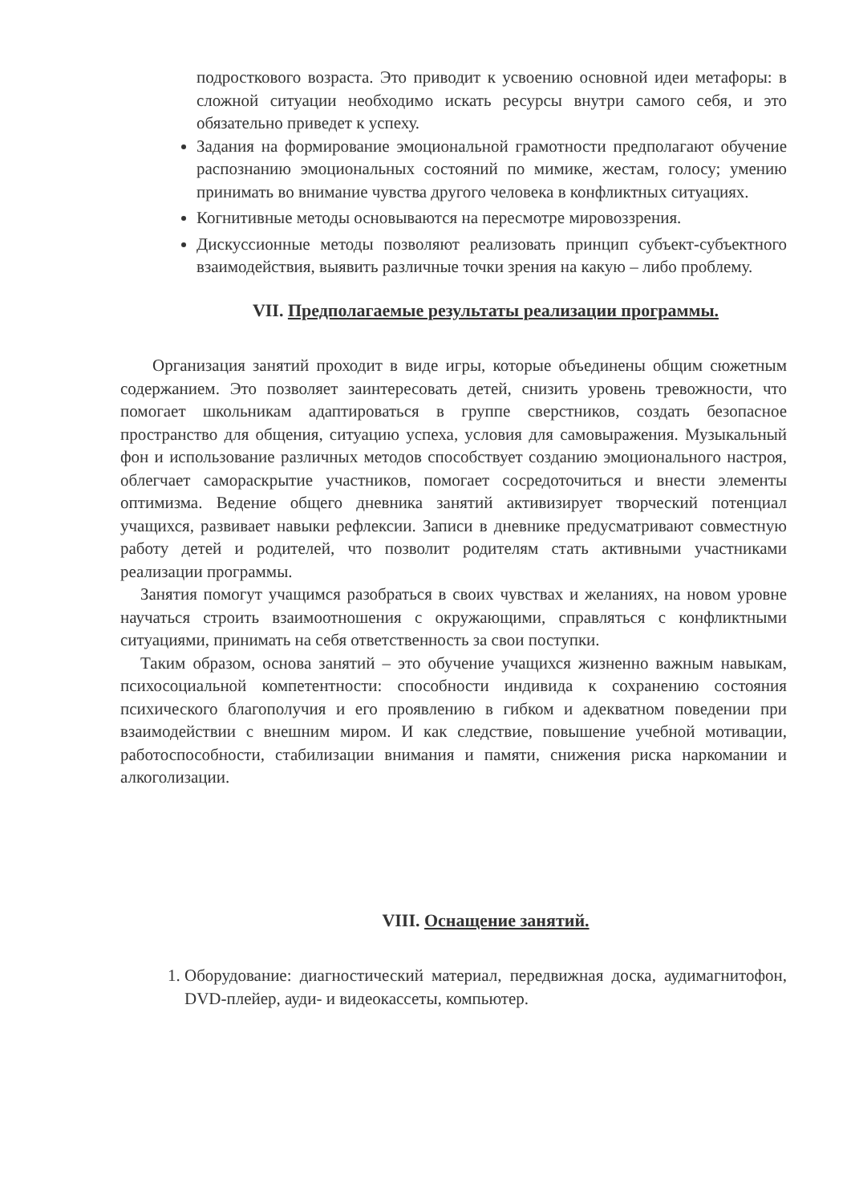подросткового возраста. Это приводит к усвоению основной идеи метафоры: в сложной ситуации необходимо искать ресурсы внутри самого себя, и это обязательно приведет к успеху.
Задания на формирование эмоциональной грамотности предполагают обучение распознанию эмоциональных состояний по мимике, жестам, голосу; умению принимать во внимание чувства другого человека в конфликтных ситуациях.
Когнитивные методы основываются на пересмотре мировоззрения.
Дискуссионные методы позволяют реализовать принцип субъект-субъектного взаимодействия, выявить различные точки зрения на какую – либо проблему.
VII. Предполагаемые результаты реализации программы.
Организация занятий проходит в виде игры, которые объединены общим сюжетным содержанием. Это позволяет заинтересовать детей, снизить уровень тревожности, что помогает школьникам адаптироваться в группе сверстников, создать безопасное пространство для общения, ситуацию успеха, условия для самовыражения. Музыкальный фон и использование различных методов способствует созданию эмоционального настроя, облегчает самораскрытие участников, помогает сосредоточиться и внести элементы оптимизма. Ведение общего дневника занятий активизирует творческий потенциал учащихся, развивает навыки рефлексии. Записи в дневнике предусматривают совместную работу детей и родителей, что позволит родителям стать активными участниками реализации программы.
Занятия помогут учащимся разобраться в своих чувствах и желаниях, на новом уровне научаться строить взаимоотношения с окружающими, справляться с конфликтными ситуациями, принимать на себя ответственность за свои поступки.
Таким образом, основа занятий – это обучение учащихся жизненно важным навыкам, психосоциальной компетентности: способности индивида к сохранению состояния психического благополучия и его проявлению в гибком и адекватном поведении при взаимодействии с внешним миром. И как следствие, повышение учебной мотивации, работоспособности, стабилизации внимания и памяти, снижения риска наркомании и алкоголизации.
VIII. Оснащение занятий.
1. Оборудование: диагностический материал, передвижная доска, аудимагнитофон, DVD-плейер, ауди- и видеокассеты, компьютер.